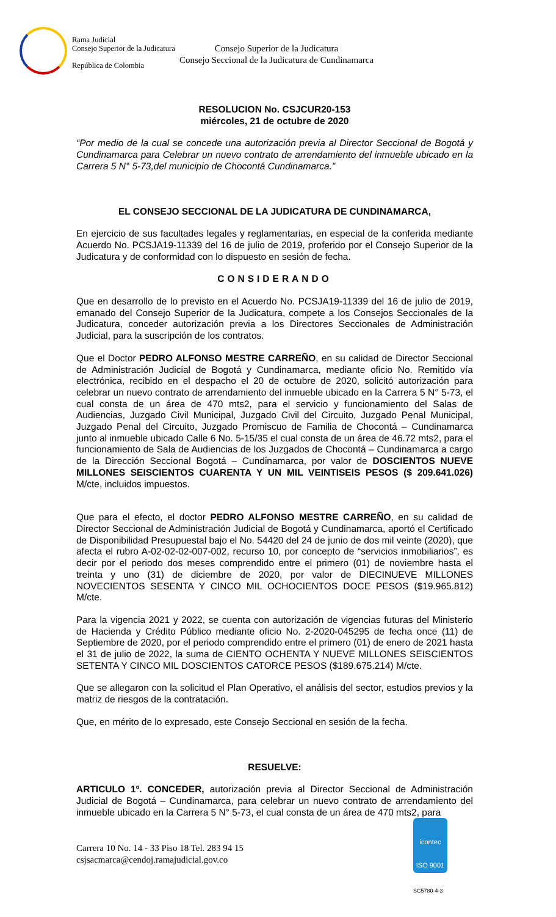Rama Judicial
Consejo Superior de la Judicatura
República de Colombia
Consejo Superior de la Judicatura
Consejo Seccional de la Judicatura de Cundinamarca
RESOLUCION No. CSJCUR20-153
miércoles, 21 de octubre de 2020
“Por medio de la cual se concede una autorización previa al Director Seccional de Bogotá y Cundinamarca para Celebrar un nuevo contrato de arrendamiento del inmueble ubicado en la Carrera 5 N° 5-73,del municipio de Chocontá Cundinamarca.”
EL CONSEJO SECCIONAL DE LA JUDICATURA DE CUNDINAMARCA,
En ejercicio de sus facultades legales y reglamentarias, en especial de la conferida mediante Acuerdo No. PCSJA19-11339 del 16 de julio de 2019, proferido por el Consejo Superior de la Judicatura y de conformidad con lo dispuesto en sesión de fecha.
CONSIDERANDO
Que en desarrollo de lo previsto en el Acuerdo No. PCSJA19-11339 del 16 de julio de 2019, emanado del Consejo Superior de la Judicatura, compete a los Consejos Seccionales de la Judicatura, conceder autorización previa a los Directores Seccionales de Administración Judicial, para la suscripción de los contratos.
Que el Doctor PEDRO ALFONSO MESTRE CARREÑO, en su calidad de Director Seccional de Administración Judicial de Bogotá y Cundinamarca, mediante oficio No. Remitido vía electrónica, recibido en el despacho el 20 de octubre de 2020, solicitó autorización para celebrar un nuevo contrato de arrendamiento del inmueble ubicado en la Carrera 5 N° 5-73, el cual consta de un área de 470 mts2, para el servicio y funcionamiento del Salas de Audiencias, Juzgado Civil Municipal, Juzgado Civil del Circuito, Juzgado Penal Municipal, Juzgado Penal del Circuito, Juzgado Promiscuo de Familia de Chocontá – Cundinamarca junto al inmueble ubicado Calle 6 No. 5-15/35 el cual consta de un área de 46.72 mts2, para el funcionamiento de Sala de Audiencias de los Juzgados de Chocontá – Cundinamarca a cargo de la Dirección Seccional Bogotá – Cundinamarca, por valor de DOSCIENTOS NUEVE MILLONES SEISCIENTOS CUARENTA Y UN MIL VEINTISEIS PESOS ($ 209.641.026) M/cte, incluidos impuestos.
Que para el efecto, el doctor PEDRO ALFONSO MESTRE CARREÑO, en su calidad de Director Seccional de Administración Judicial de Bogotá y Cundinamarca, aportó el Certificado de Disponibilidad Presupuestal bajo el No. 54420 del 24 de junio de dos mil veinte (2020), que afecta el rubro A-02-02-02-007-002, recurso 10, por concepto de “servicios inmobiliarios”, es decir por el periodo dos meses comprendido entre el primero (01) de noviembre hasta el treinta y uno (31) de diciembre de 2020, por valor de DIECINUEVE MILLONES NOVECIENTOS SESENTA Y CINCO MIL OCHOCIENTOS DOCE PESOS ($19.965.812) M/cte.
Para la vigencia 2021 y 2022, se cuenta con autorización de vigencias futuras del Ministerio de Hacienda y Crédito Público mediante oficio No. 2-2020-045295 de fecha once (11) de Septiembre de 2020, por el periodo comprendido entre el primero (01) de enero de 2021 hasta el 31 de julio de 2022, la suma de CIENTO OCHENTA Y NUEVE MILLONES SEISCIENTOS SETENTA Y CINCO MIL DOSCIENTOS CATORCE PESOS ($189.675.214) M/cte.
Que se allegaron con la solicitud el Plan Operativo, el análisis del sector, estudios previos y la matriz de riesgos de la contratación.
Que, en mérito de lo expresado, este Consejo Seccional en sesión de la fecha.
RESUELVE:
ARTICULO 1º. CONCEDER, autorización previa al Director Seccional de Administración Judicial de Bogotá – Cundinamarca, para celebrar un nuevo contrato de arrendamiento del inmueble ubicado en la Carrera 5 N° 5-73, el cual consta de un área de 470 mts2, para
Carrera 10 No. 14 - 33 Piso 18 Tel. 283 94 15
csjsacmarca@cendoj.ramajudicial.gov.co
icontec
ISO 9001
SC5780-4-3